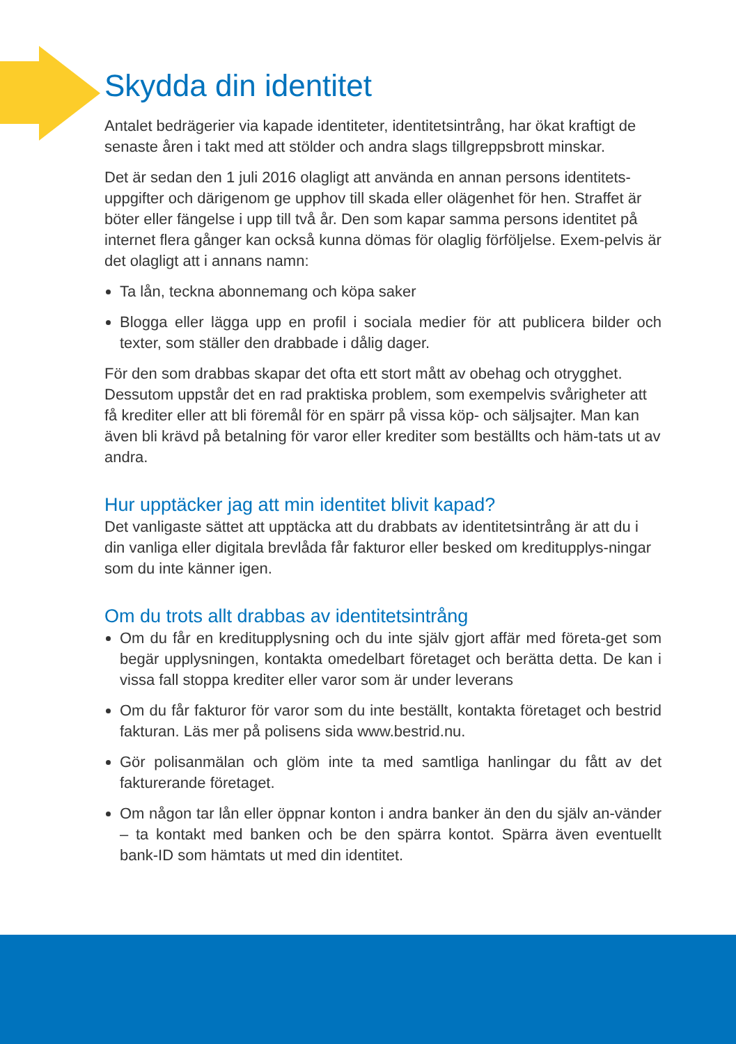Skydda din identitet
Antalet bedrägerier via kapade identiteter, identitetsintrång, har ökat kraftigt de senaste åren i takt med att stölder och andra slags tillgreppsbrott minskar.
Det är sedan den 1 juli 2016 olagligt att använda en annan persons identitets-uppgifter och därigenom ge upphov till skada eller olägenhet för hen. Straffet är böter eller fängelse i upp till två år. Den som kapar samma persons identitet på internet flera gånger kan också kunna dömas för olaglig förföljelse. Exem-pelvis är det olagligt att i annans namn:
Ta lån, teckna abonnemang och köpa saker
Blogga eller lägga upp en profil i sociala medier för att publicera bilder och texter, som ställer den drabbade i dålig dager.
För den som drabbas skapar det ofta ett stort mått av obehag och otrygghet. Dessutom uppstår det en rad praktiska problem, som exempelvis svårigheter att få krediter eller att bli föremål för en spärr på vissa köp- och säljsajter. Man kan även bli krävd på betalning för varor eller krediter som beställts och häm-tats ut av andra.
Hur upptäcker jag att min identitet blivit kapad?
Det vanligaste sättet att upptäcka att du drabbats av identitetsintrång är att du i din vanliga eller digitala brevlåda får fakturor eller besked om kreditupplys-ningar som du inte känner igen.
Om du trots allt drabbas av identitetsintrång
Om du får en kreditupplysning och du inte själv gjort affär med företa-get som begär upplysningen, kontakta omedelbart företaget och berätta detta. De kan i vissa fall stoppa krediter eller varor som är under leverans
Om du får fakturor för varor som du inte beställt, kontakta företaget och bestrid fakturan. Läs mer på polisens sida www.bestrid.nu.
Gör polisanmälan och glöm inte ta med samtliga hanlingar du fått av det fakturerande företaget.
Om någon tar lån eller öppnar konton i andra banker än den du själv an-vänder – ta kontakt med banken och be den spärra kontot. Spärra även eventuellt bank-ID som hämtats ut med din identitet.